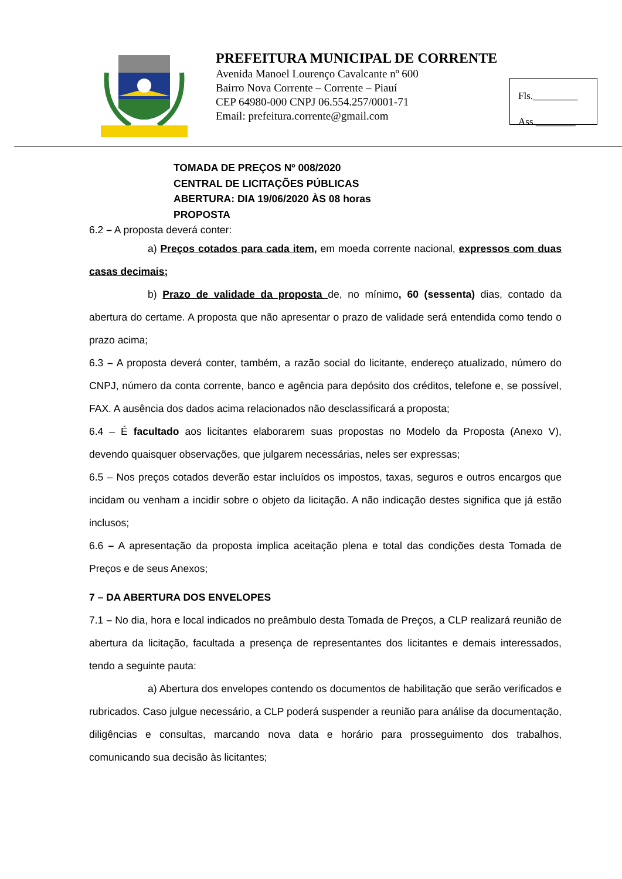PREFEITURA MUNICIPAL DE CORRENTE
Avenida Manoel Lourenço Cavalcante nº 600
Bairro Nova Corrente – Corrente – Piauí
CEP 64980-000 CNPJ 06.554.257/0001-71
Email: prefeitura.corrente@gmail.com
Fls._________
Ass.________
TOMADA DE PREÇOS Nº 008/2020
CENTRAL DE LICITAÇÕES PÚBLICAS
ABERTURA: DIA 19/06/2020 ÀS 08 horas
PROPOSTA
6.2 – A proposta deverá conter:
a) Preços cotados para cada item, em moeda corrente nacional, expressos com duas casas decimais;
b) Prazo de validade da proposta de, no mínimo, 60 (sessenta) dias, contado da abertura do certame. A proposta que não apresentar o prazo de validade será entendida como tendo o prazo acima;
6.3 – A proposta deverá conter, também, a razão social do licitante, endereço atualizado, número do CNPJ, número da conta corrente, banco e agência para depósito dos créditos, telefone e, se possível, FAX. A ausência dos dados acima relacionados não desclassificará a proposta;
6.4 – É facultado aos licitantes elaborarem suas propostas no Modelo da Proposta (Anexo V), devendo quaisquer observações, que julgarem necessárias, neles ser expressas;
6.5 – Nos preços cotados deverão estar incluídos os impostos, taxas, seguros e outros encargos que incidam ou venham a incidir sobre o objeto da licitação. A não indicação destes significa que já estão inclusos;
6.6 – A apresentação da proposta implica aceitação plena e total das condições desta Tomada de Preços e de seus Anexos;
7 – DA ABERTURA DOS ENVELOPES
7.1 – No dia, hora e local indicados no preâmbulo desta Tomada de Preços, a CLP realizará reunião de abertura da licitação, facultada a presença de representantes dos licitantes e demais interessados, tendo a seguinte pauta:
a) Abertura dos envelopes contendo os documentos de habilitação que serão verificados e rubricados. Caso julgue necessário, a CLP poderá suspender a reunião para análise da documentação, diligências e consultas, marcando nova data e horário para prosseguimento dos trabalhos, comunicando sua decisão às licitantes;